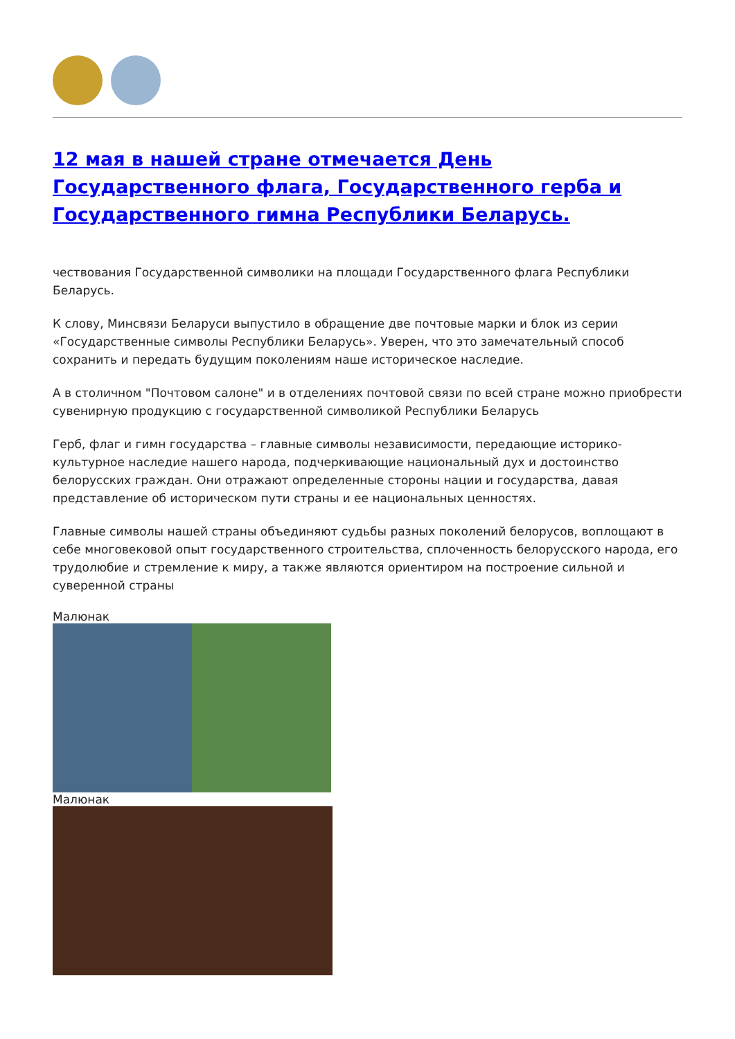12 мая в нашей стране отмечается День Государственного флага, Государственного герба и Государственного гимна Республики Беларусь.
чествования Государственной символики на площади Государственного флага Республики Беларусь.
К слову, Минсвязи Беларуси выпустило в обращение две почтовые марки и блок из серии «Государственные символы Республики Беларусь». Уверен, что это замечательный способ сохранить и передать будущим поколениям наше историческое наследие.
А в столичном "Почтовом салоне" и в отделениях почтовой связи по всей стране можно приобрести сувенирную продукцию с государственной символикой Республики Беларусь
Герб, флаг и гимн государства – главные символы независимости, передающие историко-культурное наследие нашего народа, подчеркивающие национальный дух и достоинство белорусских граждан. Они отражают определенные стороны нации и государства, давая представление об историческом пути страны и ее национальных ценностях.
Главные символы нашей страны объединяют судьбы разных поколений белорусов, воплощают в себе многовековой опыт государственного строительства, сплоченность белорусского народа, его трудолюбие и стремление к миру, а также являются ориентиром на построение сильной и суверенной страны
Малюнак
Малюнак